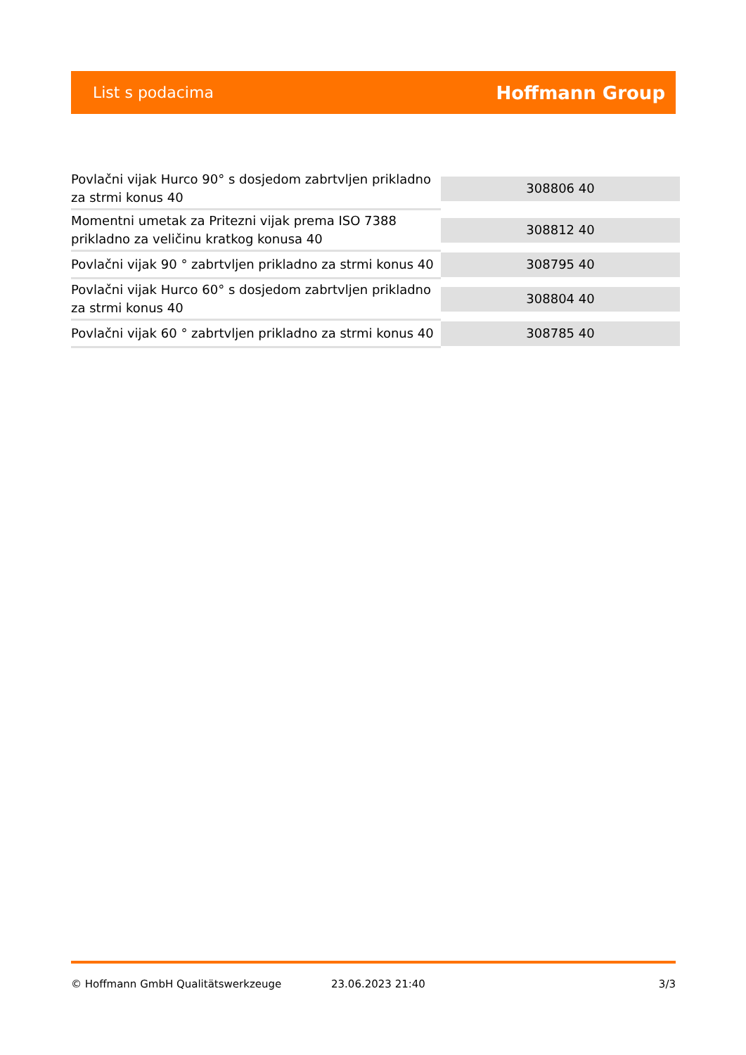List s podacima
Hoffmann Group
| Povlačni vijak Hurco 90° s dosjedom zabrtvljen prikladno za strmi konus 40 | 308806 40 |
| Momentni umetak za Pritezni vijak prema ISO 7388 prikladno za veličinu kratkog konusa 40 | 308812 40 |
| Povlačni vijak 90 ° zabrtvljen prikladno za strmi konus 40 | 308795 40 |
| Povlačni vijak Hurco 60° s dosjedom zabrtvljen prikladno za strmi konus 40 | 308804 40 |
| Povlačni vijak 60 ° zabrtvljen prikladno za strmi konus 40 | 308785 40 |
© Hoffmann GmbH Qualitätswerkzeuge 23.06.2023 21:40 3/3